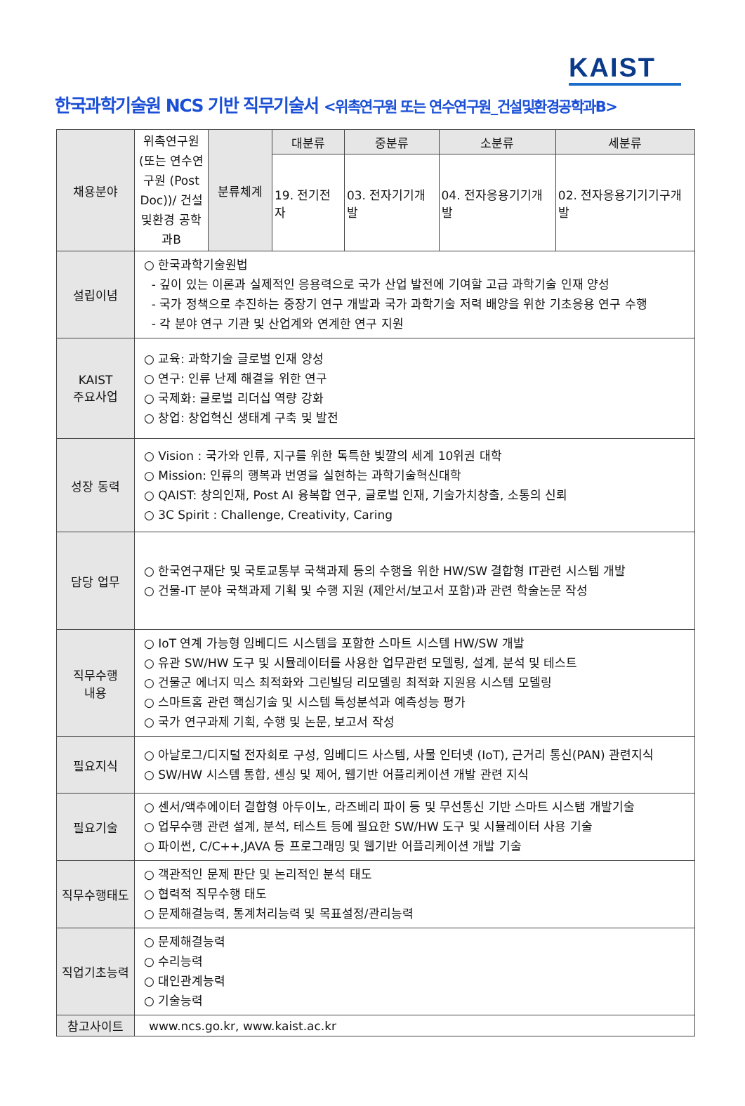KAIST
한국과학기술원 NCS 기반 직무기술서 <위촉연구원 또는 연수연구원_건설및환경공학과B>
| 채용분야 | 위촉연구원 (또는 연수연구원 (Post Doc))/ 건설및환경 공학과B | 분류체계 | 대분류 | 중분류 | 소분류 | 세분류 |
| | | | 19. 전기전자 | 03. 전자기기개발 | 04. 전자응용기기개발 | 02. 전자응용기기기구개발 |
| 설립이념 | ○ 한국과학기술원법 - 깊이 있는 이론과 실제적인 응용력으로 국가 산업 발전에 기여할 고급 과학기술 인재 양성 - 국가 정책으로 추진하는 중장기 연구 개발과 국가 과학기술 저력 배양을 위한 기초응용 연구 수행 - 각 분야 연구 기관 및 산업계와 연계한 연구 지원 | | | | | |
| KAIST 주요사업 | ○ 교육: 과학기술 글로벌 인재 양성 ○ 연구: 인류 난제 해결을 위한 연구 ○ 국제화: 글로벌 리더십 역량 강화 ○ 창업: 창업혁신 생태계 구축 및 발전 | | | | | |
| 성장 동력 | ○ Vision : 국가와 인류, 지구를 위한 독특한 빛깔의 세계 10위권 대학 ○ Mission: 인류의 행복과 번영을 실현하는 과학기술혁신대학 ○ QAIST: 창의인재, Post AI 융복합 연구, 글로벌 인재, 기술가치창출, 소통의 신뢰 ○ 3C Spirit : Challenge, Creativity, Caring | | | | | |
| 담당 업무 | ○ 한국연구재단 및 국토교통부 국책과제 등의 수행을 위한 HW/SW 결합형 IT관련 시스템 개발 ○ 건물-IT 분야 국책과제 기획 및 수행 지원 (제안서/보고서 포함)과 관련 학술논문 작성 | | | | | |
| 직무수행 내용 | ○ IoT 연계 가능형 임베디드 시스템을 포함한 스마트 시스템 HW/SW 개발 ○ 유관 SW/HW 도구 및 시뮬레이터를 사용한 업무관련 모델링, 설계, 분석 및 테스트 ○ 건물군 에너지 믹스 최적화와 그린빌딩 리모델링 최적화 지원용 시스템 모델링 ○ 스마트홈 관련 핵심기술 및 시스템 특성분석과 예측성능 평가 ○ 국가 연구과제 기획, 수행 및 논문, 보고서 작성 | | | | | |
| 필요지식 | ○ 아날로그/디지털 전자회로 구성, 임베디드 사스템, 사물 인터넷 (IoT), 근거리 통신(PAN) 관련지식 ○ SW/HW 시스템 통합, 센싱 및 제어, 웹기반 어플리케이션 개발 관련 지식 | | | | | |
| 필요기술 | ○ 센서/액추에이터 결합형 아두이노, 라즈베리 파이 등 및 무선통신 기반 스마트 시스탬 개발기술 ○ 업무수행 관련 설계, 분석, 테스트 등에 필요한 SW/HW 도구 및 시뮬레이터 사용 기술 ○ 파이썬, C/C++,JAVA 등 프로그래밍 및 웹기반 어플리케이션 개발 기술 | | | | | |
| 직무수행태도 | ○ 객관적인 문제 판단 및 논리적인 분석 태도 ○ 협력적 직무수행 태도 ○ 문제해결능력, 통계처리능력 및 목표설정/관리능력 | | | | | |
| 직업기초능력 | ○ 문제해결능력 ○ 수리능력 ○ 대인관계능력 ○ 기술능력 | | | | | |
| 참고사이트 | www.ncs.go.kr, www.kaist.ac.kr | | | | | |